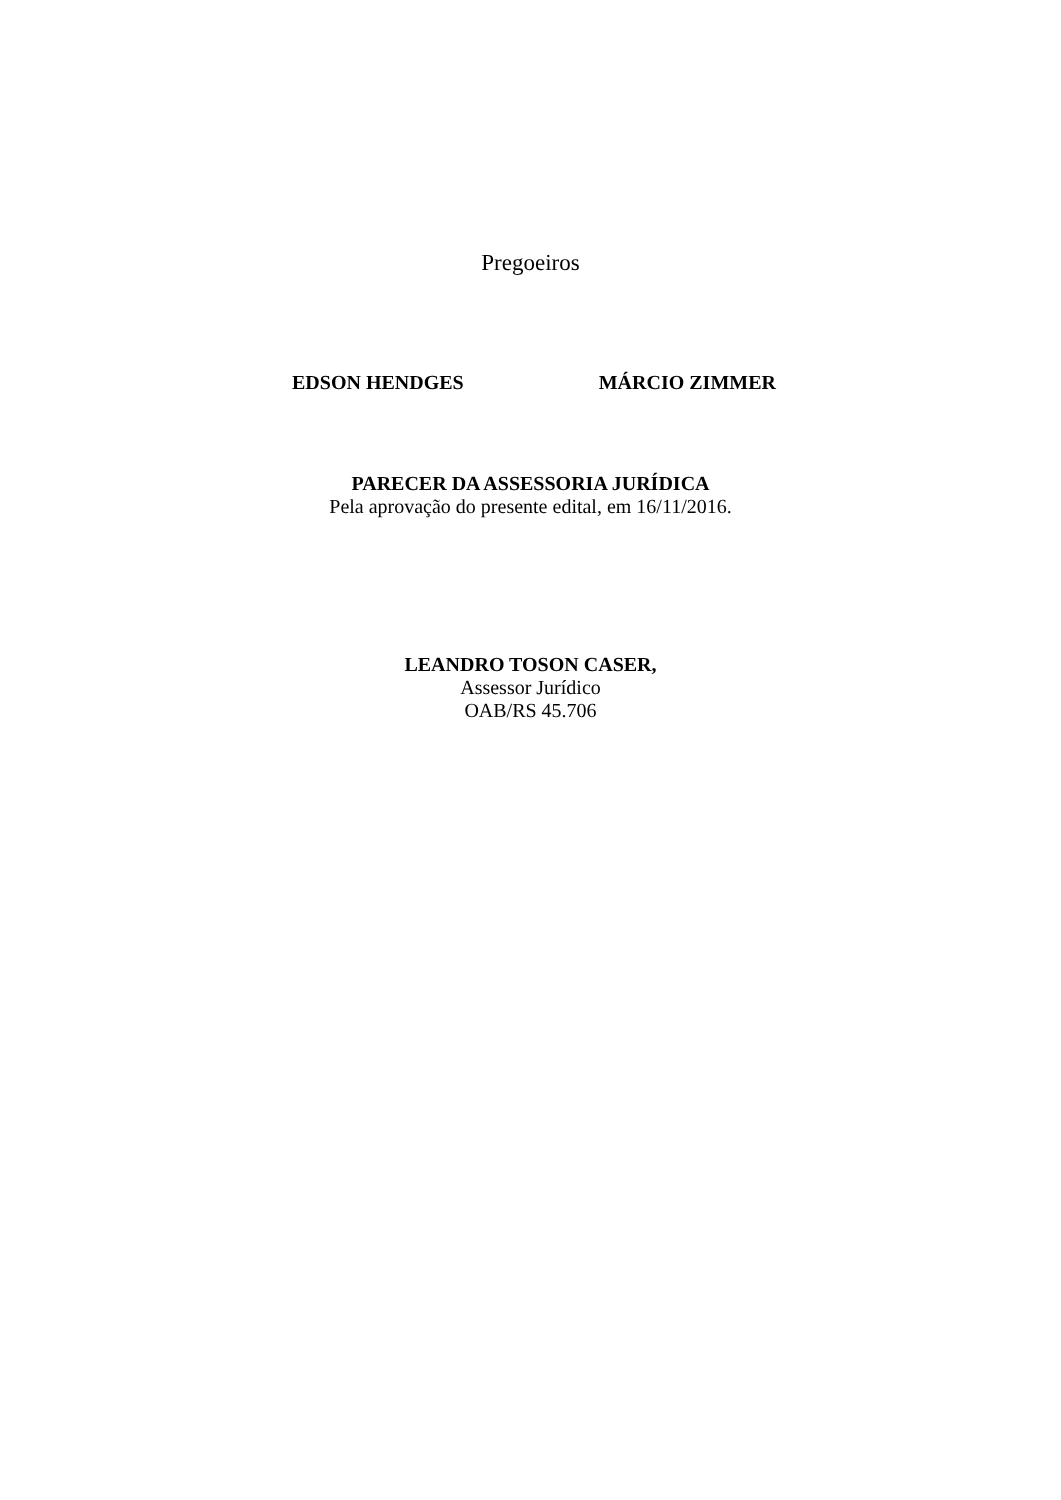Pregoeiros
EDSON HENDGES MÁRCIO ZIMMER
PARECER DA ASSESSORIA JURÍDICA
Pela aprovação do presente edital, em 16/11/2016.
LEANDRO TOSON CASER,
Assessor Jurídico
OAB/RS 45.706